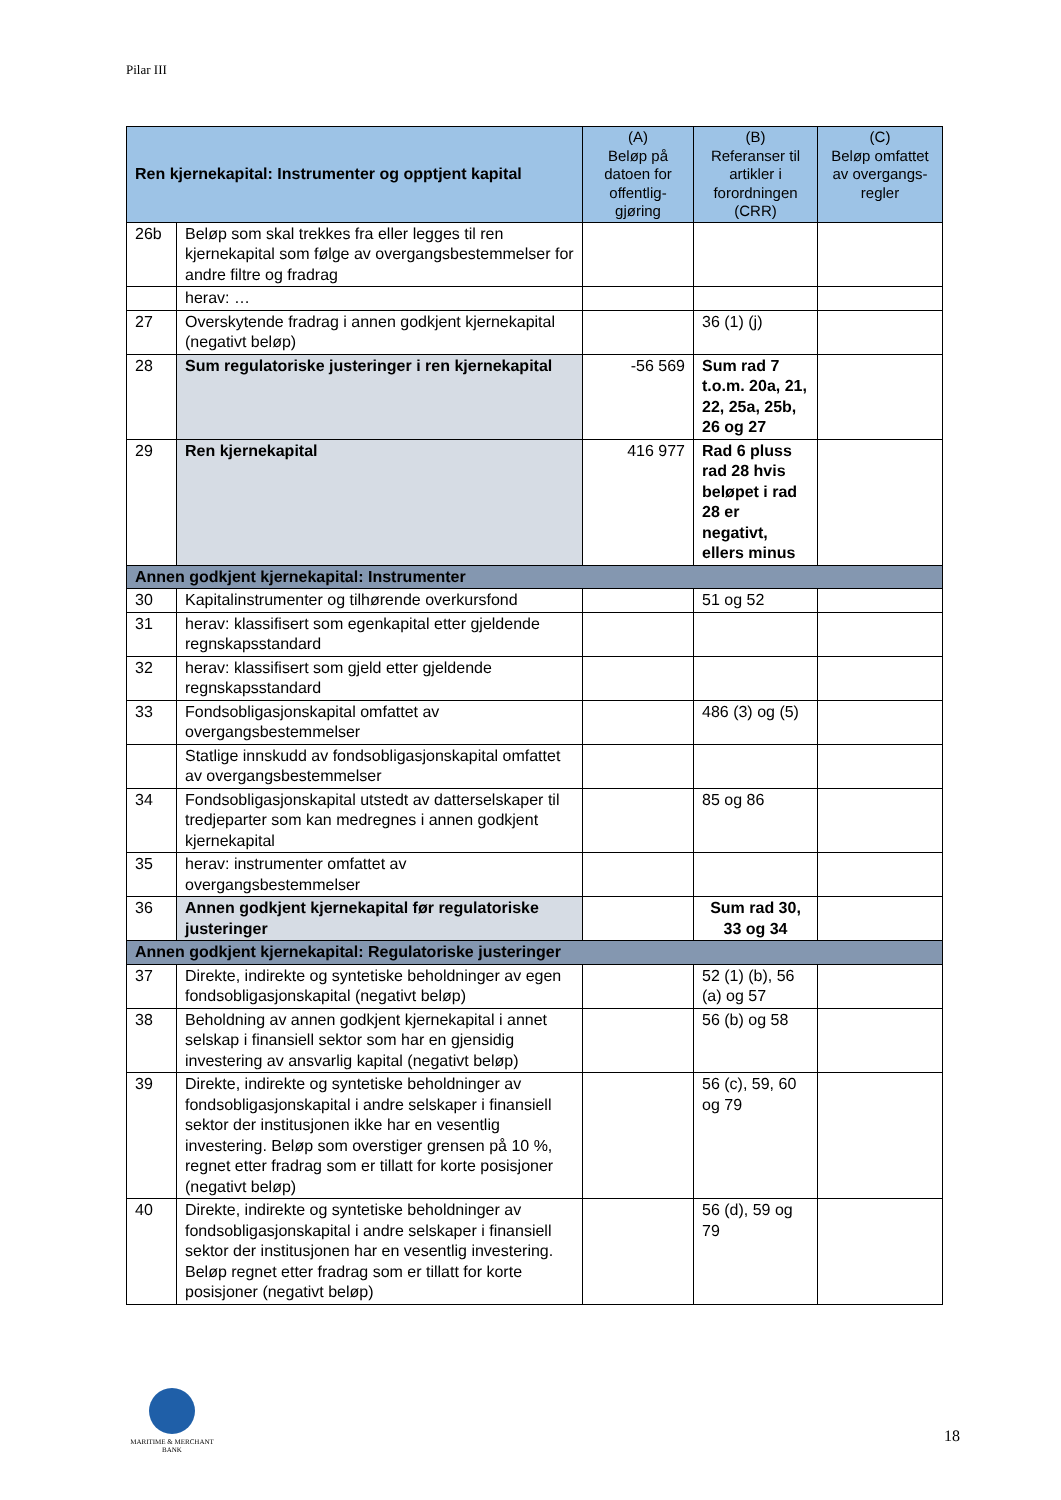Pilar III
| Ren kjernekapital: Instrumenter og opptjent kapital | | (A) Beløp på datoen for offentlig-gjøring | (B) Referanser til artikler i forordningen (CRR) | (C) Beløp omfattet av overgangs-regler |
| --- | --- | --- | --- | --- |
| 26b | Beløp som skal trekkes fra eller legges til ren kjernekapital som følge av overgangsbestemmelser for andre filtre og fradrag | | | |
| | herav: … | | | |
| 27 | Overskytende fradrag i annen godkjent kjernekapital (negativt beløp) | | 36 (1) (j) | |
| 28 | Sum regulatoriske justeringer i ren kjernekapital | -56 569 | Sum rad 7 t.o.m. 20a, 21, 22, 25a, 25b, 26 og 27 | |
| 29 | Ren kjernekapital | 416 977 | Rad 6 pluss rad 28 hvis beløpet i rad 28 er negativt, ellers minus | |
| Annen godkjent kjernekapital: Instrumenter | | | | |
| 30 | Kapitalinstrumenter og tilhørende overkursfond | | 51 og 52 | |
| 31 | herav: klassifisert som egenkapital etter gjeldende regnskapsstandard | | | |
| 32 | herav: klassifisert som gjeld etter gjeldende regnskapsstandard | | | |
| 33 | Fondsobligasjonskapital omfattet av overgangsbestemmelser | | 486 (3) og (5) | |
| | Statlige innskudd av fondsobligasjonskapital omfattet av overgangsbestemmelser | | | |
| 34 | Fondsobligasjonskapital utstedt av datterselskaper til tredjeparter som kan medregnes i annen godkjent kjernekapital | | 85 og 86 | |
| 35 | herav: instrumenter omfattet av overgangsbestemmelser | | | |
| 36 | Annen godkjent kjernekapital før regulatoriske justeringer | | Sum rad 30, 33 og 34 | |
| Annen godkjent kjernekapital: Regulatoriske justeringer | | | | |
| 37 | Direkte, indirekte og syntetiske beholdninger av egen fondsobligasjonskapital (negativt beløp) | | 52 (1) (b), 56 (a) og 57 | |
| 38 | Beholdning av annen godkjent kjernekapital i annet selskap i finansiell sektor som har en gjensidig investering av ansvarlig kapital (negativt beløp) | | 56 (b) og 58 | |
| 39 | Direkte, indirekte og syntetiske beholdninger av fondsobligasjonskapital i andre selskaper i finansiell sektor der institusjonen ikke har en vesentlig investering. Beløp som overstiger grensen på 10 %, regnet etter fradrag som er tillatt for korte posisjoner (negativt beløp) | | 56 (c), 59, 60 og 79 | |
| 40 | Direkte, indirekte og syntetiske beholdninger av fondsobligasjonskapital i andre selskaper i finansiell sektor der institusjonen har en vesentlig investering. Beløp regnet etter fradrag som er tillatt for korte posisjoner (negativt beløp) | | 56 (d), 59 og 79 | |
MARITIME & MERCHANT
BANK
18